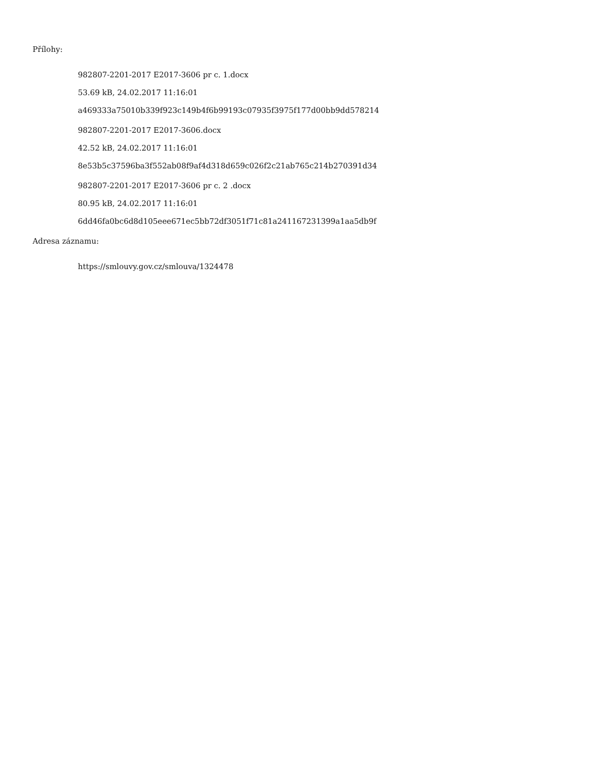Přílohy:
982807-2201-2017 E2017-3606 pr c. 1.docx
53.69 kB, 24.02.2017 11:16:01
a469333a75010b339f923c149b4f6b99193c07935f3975f177d00bb9dd578214
982807-2201-2017 E2017-3606.docx
42.52 kB, 24.02.2017 11:16:01
8e53b5c37596ba3f552ab08f9af4d318d659c026f2c21ab765c214b270391d34
982807-2201-2017 E2017-3606 pr c. 2 .docx
80.95 kB, 24.02.2017 11:16:01
6dd46fa0bc6d8d105eee671ec5bb72df3051f71c81a241167231399a1aa5db9f
Adresa záznamu:
https://smlouvy.gov.cz/smlouva/1324478